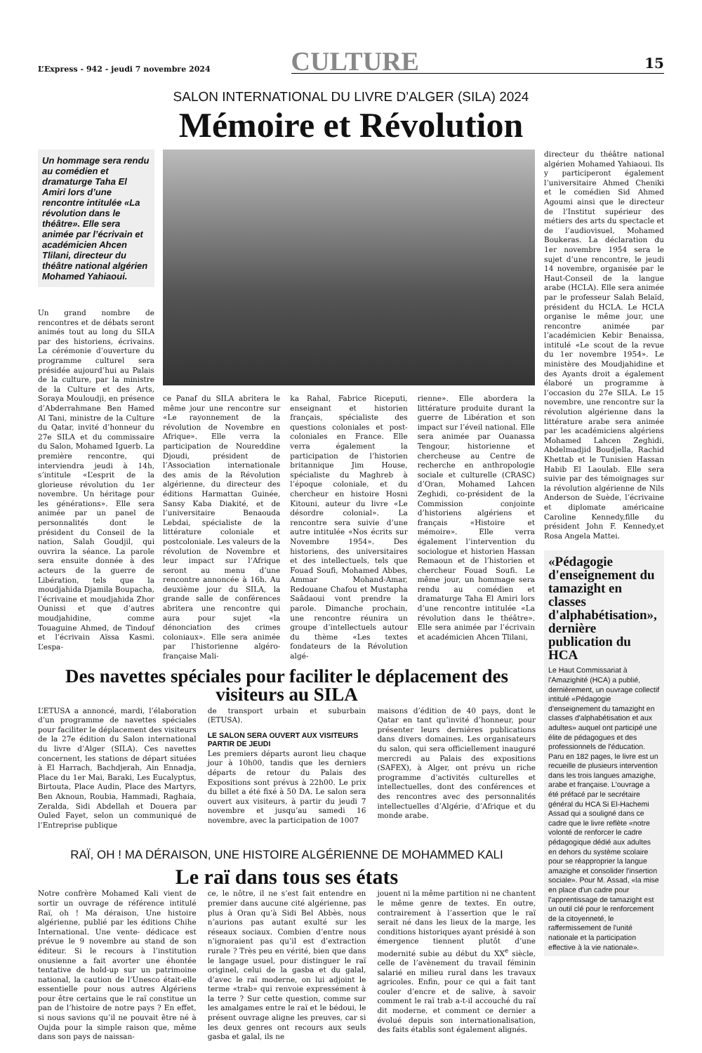L’Express - 942 - jeudi 7 novembre 2024 CULTURE 15
SALON INTERNATIONAL DU LIVRE D’ALGER (SILA) 2024
Mémoire et Révolution
Un hommage sera rendu au comédien et dramaturge Taha El Amiri lors d’une rencontre intitulée «La révolution dans le théâtre». Elle sera animée par l’écrivain et académicien Ahcen Tlilani, directeur du théâtre national algérien Mohamed Yahiaoui.
Un grand nombre de rencontres et de débats seront animés tout au long du SILA par des historiens, écrivains. La cérémonie d’ouverture du programme culturel sera présidée aujourd’hui au Palais de la culture, par la ministre de la Culture et des Arts, Soraya Mouloudji, en présence d’Abderrahmane Ben Hamed Al Tani, ministre de la Culture du Qatar, invité d’honneur du 27e SILA et du commissaire du Salon, Mohamed Iguerb. La première rencontre, qui interviendra jeudi à 14h, s’intitule «L’esprit de la glorieuse révolution du 1er novembre. Un héritage pour les générations». Elle sera animée par un panel de personnalités dont le président du Conseil de la nation, Salah Goudjil, qui ouvrira la séance. La parole sera ensuite donnée à des acteurs de la guerre de Libération, tels que la moudjahida Djamila Boupacha, l’écrivaine et moudjahida Zhor Ounissi et que d’autres moudjahidine, comme Touaguine Ahmed, de Tindouf et l’écrivain Aïssa Kasmi. L’espa-
ce Panaf du SILA abritera le même jour une rencontre sur «Le rayonnement de la révolution de Novembre en Afrique». Elle verra la participation de Noureddine Djoudi, président de l’Association internationale des amis de la Révolution algérienne, du directeur des éditions Harmattan Guinée, Sansy Kaba Diakité, et de l’universitaire Benaouda Lebdai, spécialiste de la littérature coloniale et postcoloniale. Les valeurs de la révolution de Novembre et leur impact sur l’Afrique seront au menu d’une rencontre annoncée à 16h. Au deuxième jour du SILA, la grande salle de conférences abritera une rencontre qui aura pour sujet «la dénonciation des crimes coloniaux». Elle sera animée par l’historienne algéro-française Mali-
ka Rahal, Fabrice Riceputi, enseignant et historien français, spécialiste des questions coloniales et post-coloniales en France. Elle verra également la participation de l’historien britannique Jim House, spécialiste du Maghreb à l’époque coloniale, et du chercheur en histoire Hosni Kitouni, auteur du livre «Le désordre colonial». La rencontre sera suivie d’une autre intitulée «Nos écrits sur Novembre 1954». Des historiens, des universitaires et des intellectuels, tels que Fouad Soufi, Mohamed Abbes, Ammar Mohand-Amar, Redouane Chafou et Mustapha Saâdaoui vont prendre la parole. Dimanche prochain, une rencontre réunira un groupe d’intellectuels autour du thème «Les textes fondateurs de la Révolution algé-
rienne». Elle abordera la littérature produite durant la guerre de Libération et son impact sur l’éveil national. Elle sera animée par Ouanassa Tengour, historienne et chercheuse au Centre de recherche en anthropologie sociale et culturelle (CRASC) d’Oran, Mohamed Lahcen Zeghidi, co-président de la Commission conjointe d’historiens algériens et français «Histoire et mémoire». Elle verra également l’intervention du sociologue et historien Hassan Remaoun et de l’historien et chercheur Fouad Soufi. Le même jour, un hommage sera rendu au comédien et dramaturge Taha El Amiri lors d’une rencontre intitulée «La révolution dans le théâtre». Elle sera animée par l’écrivain et académicien Ahcen Tlilani,
Des navettes spéciales pour faciliter le déplacement des visiteurs au SILA
L’ETUSA a annoncé, mardi, l’élaboration d’un programme de navettes spéciales pour faciliter le déplacement des visiteurs de la 27e édition du Salon international du livre d’Alger (SILA). Ces navettes concernent, les stations de départ situées à El Harrach, Bachdjerah, Ain Ennadja, Place du 1er Mai, Baraki, Les Eucalyptus, Birtouta, Place Audin, Place des Martyrs, Ben Aknoun, Roubia, Hammadi, Raghaia, Zeralda, Sidi Abdellah et Douera par Ouled Fayet, selon un communiqué de l’Entreprise publique
de transport urbain et suburbain (ETUSA).
LE SALON SERA OUVERT AUX VISITEURS PARTIR DE JEUDI
Les premiers départs auront lieu chaque jour à 10h00, tandis que les derniers départs de retour du Palais des Expositions sont prévus à 22h00. Le prix du billet a été fixé à 50 DA. Le salon sera ouvert aux visiteurs, à partir du jeudi 7 novembre et jusqu’au samedi 16 novembre, avec la participation de 1007
maisons d’édition de 40 pays, dont le Qatar en tant qu’invité d’honneur, pour présenter leurs dernières publications dans divers domaines. Les organisateurs du salon, qui sera officiellement inauguré mercredi au Palais des expositions (SAFEX), à Alger, ont prévu un riche programme d’activités culturelles et intellectuelles, dont des conférences et des rencontres avec des personnalités intellectuelles d’Algérie, d’Afrique et du monde arabe.
RAÏ, OH ! MA DÉRAISON, UNE HISTOIRE ALGÉRIENNE DE MOHAMMED KALI
Le raï dans tous ses états
Notre confrère Mohamed Kali vient de sortir un ouvrage de référence intitulé Raï, oh ! Ma déraison, Une histoire algérienne, publié par les éditions Chihe International. Une vente- dédicace est prévue le 9 novembre au stand de son éditeur. Si le recours à l’institution onusienne a fait avorter une éhontée tentative de hold-up sur un patrimoine national, la caution de l’Unesco était-elle essentielle pour nous autres Algériens pour être certains que le raï constitue un pan de l’histoire de notre pays ? En effet, si nous savions qu’il ne pouvait être né à Oujda pour la simple raison que, même dans son pays de naissan-
ce, le nôtre, il ne s’est fait entendre en premier dans aucune cité algérienne, pas plus à Oran qu’à Sidi Bel Abbès, nous n’aurions pas autant exulté sur les réseaux sociaux. Combien d’entre nous n’ignoraient pas qu’il est d’extraction rurale ? Très peu en vérité, bien que dans le langage usuel, pour distinguer le raï originel, celui de la gasba et du galal, d’avec le raï moderne, on lui adjoint le terme «trab» qui renvoie expressément à la terre ? Sur cette question, comme sur les amalgames entre le raï et le bédoui, le présent ouvrage aligne les preuves, car si les deux genres ont recours aux seuls gasba et galal, ils ne
jouent ni la même partition ni ne chantent le même genre de textes. En outre, contrairement à l’assertion que le raï serait né dans les lieux de la marge, les conditions historiques ayant présidé à son émergence tiennent plutôt d’une modernité subie au début du XX<sup>e</sup> siècle, celle de l’avènement du travail féminin salarié en milieu rural dans les travaux agricoles. Enfin, pour ce qui a fait tant couler d’encre et de salive, à savoir comment le raï trab a-t-il accouché du raï dit moderne, et comment ce dernier a évolué depuis son internationalisation, des faits établis sont également alignés.
directeur du théâtre national algérien Mohamed Yahiaoui. Ils y participeront également l’universitaire Ahmed Cheniki et le comédien Sid Ahmed Agoumi ainsi que le directeur de l’Institut supérieur des métiers des arts du spectacle et de l’audiovisuel, Mohamed Boukeras. La déclaration du 1er novembre 1954 sera le sujet d’une rencontre, le jeudi 14 novembre, organisée par le Haut-Conseil de la langue arabe (HCLA). Elle sera animée par le professeur Salah Belaïd, président du HCLA. Le HCLA organise le même jour, une rencontre animée par l’académicien Kebir Benaissa, intitulé «Le scout de la revue du 1er novembre 1954». Le ministère des Moudjahidine et des Ayants droit a également élaboré un programme à l’occasion du 27e SILA. Le 15 novembre, une rencontre sur la révolution algérienne dans la littérature arabe sera animée par les académiciens algériens Mohamed Lahcen Zeghidi, Abdelmadjid Boudjella, Rachid Khettab et le Tunisien Hassan Habib El Laoulab. Elle sera suivie par des témoignages sur la révolution algérienne de Nils Anderson de Suède, l’écrivaine et diplomate américaine Caroline Kennedy,fille du président John F. Kennedy,et Rosa Angela Mattei.
«Pédagogie d'enseignement du tamazight en classes d'alphabétisation», dernière publication du HCA
Le Haut Commissariat à l'Amazighité (HCA) a publié, dernièrement, un ouvrage collectif intitulé «Pédagogie d'enseignement du tamazight en classes d'alphabétisation et aux adultes» auquel ont participé une élite de pédagogues et des professionnels de l'éducation. Paru en 182 pages, le livre est un recueille de plusieurs intervention dans les trois langues amazighe, arabe et française. L'ouvrage a été préfacé par le secrétaire général du HCA Si El-Hachemi Assad qui a souligné dans ce cadre que le livre reflète «notre volonté de renforcer le cadre pédagogique dédié aux adultes en dehors du système scolaire pour se réapproprier la langue amazighe et consolider l'insertion sociale». Pour M. Assad, «la mise en place d'un cadre pour l'apprentissage de tamazight est un outil clé pour le renforcement de la citoyenneté, le raffermissement de l'unité nationale et la participation effective à la vie nationale».